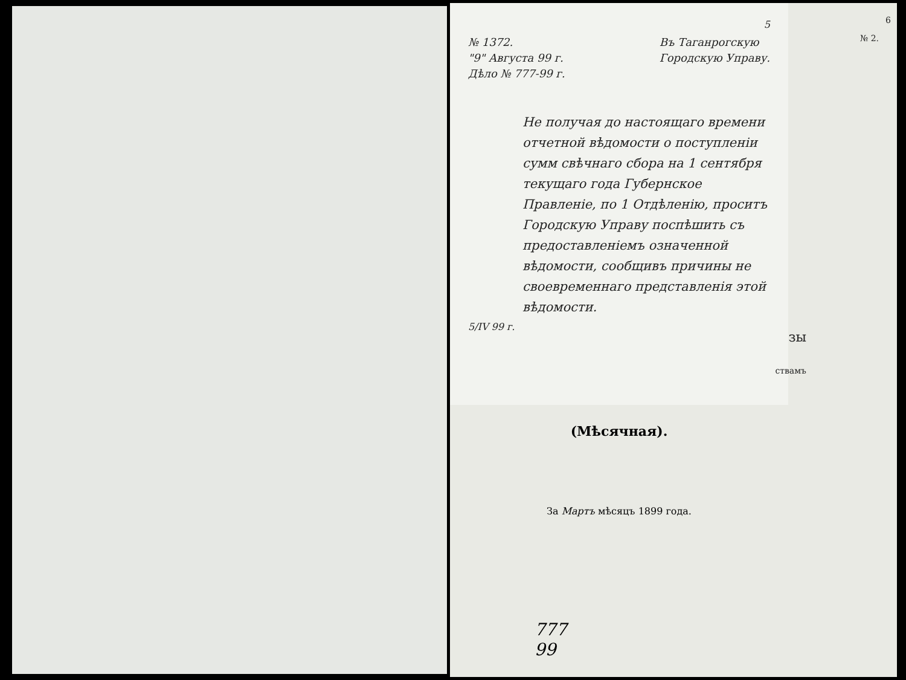№ 2.
6
зы
ствамъ
5
№ 1372.
"9" Августа 99 г.
Дѣло № 777-99 г.
Въ Таганрогскую
Городскую Управу.
Не получая до настоящаго времени отчетной вѣдомости о поступленіи сумм свѣчнаго сбора на 1 сентября текущаго года Губернское Правленіе, по 1 Отдѣленію, проситъ Городскую Управу поспѣшить съ предоставленіемъ означенной вѣдомости, сообщивъ причины не своевременнаго представленія этой вѣдомости.
5/IV 99 г.
(Мѣсячная).
За Мартъ мѣсяцъ 1899 года.
777
99